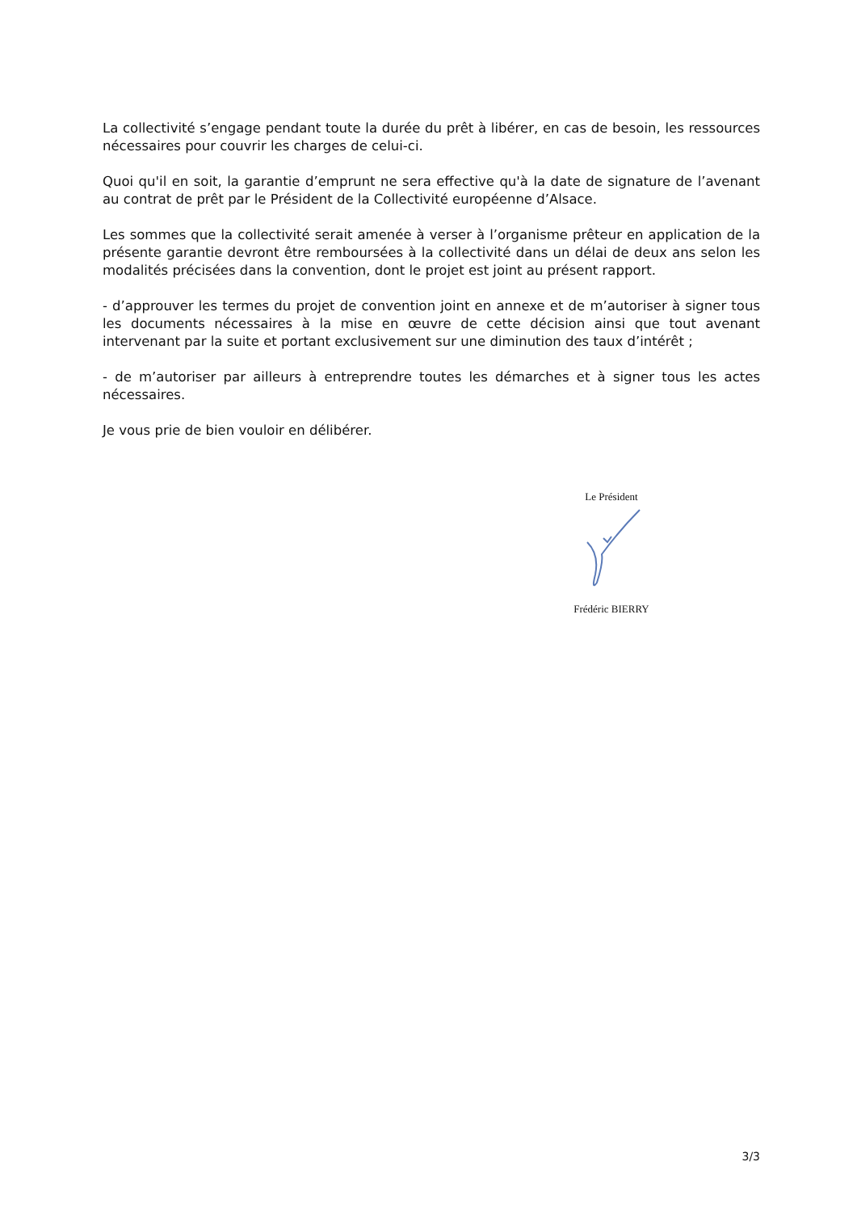La collectivité s’engage pendant toute la durée du prêt à libérer, en cas de besoin, les ressources nécessaires pour couvrir les charges de celui-ci.
Quoi qu'il en soit, la garantie d’emprunt ne sera effective qu'à la date de signature de l’avenant au contrat de prêt par le Président de la Collectivité européenne d’Alsace.
Les sommes que la collectivité serait amenée à verser à l’organisme prêteur en application de la présente garantie devront être remboursées à la collectivité dans un délai de deux ans selon les modalités précisées dans la convention, dont le projet est joint au présent rapport.
- d’approuver les termes du projet de convention joint en annexe et de m’autoriser à signer tous les documents nécessaires à la mise en œuvre de cette décision ainsi que tout avenant intervenant par la suite et portant exclusivement sur une diminution des taux d’intérêt ;
- de m’autoriser par ailleurs à entreprendre toutes les démarches et à signer tous les actes nécessaires.
Je vous prie de bien vouloir en délibérer.
Le Président
Frédéric BIERRY
3/3